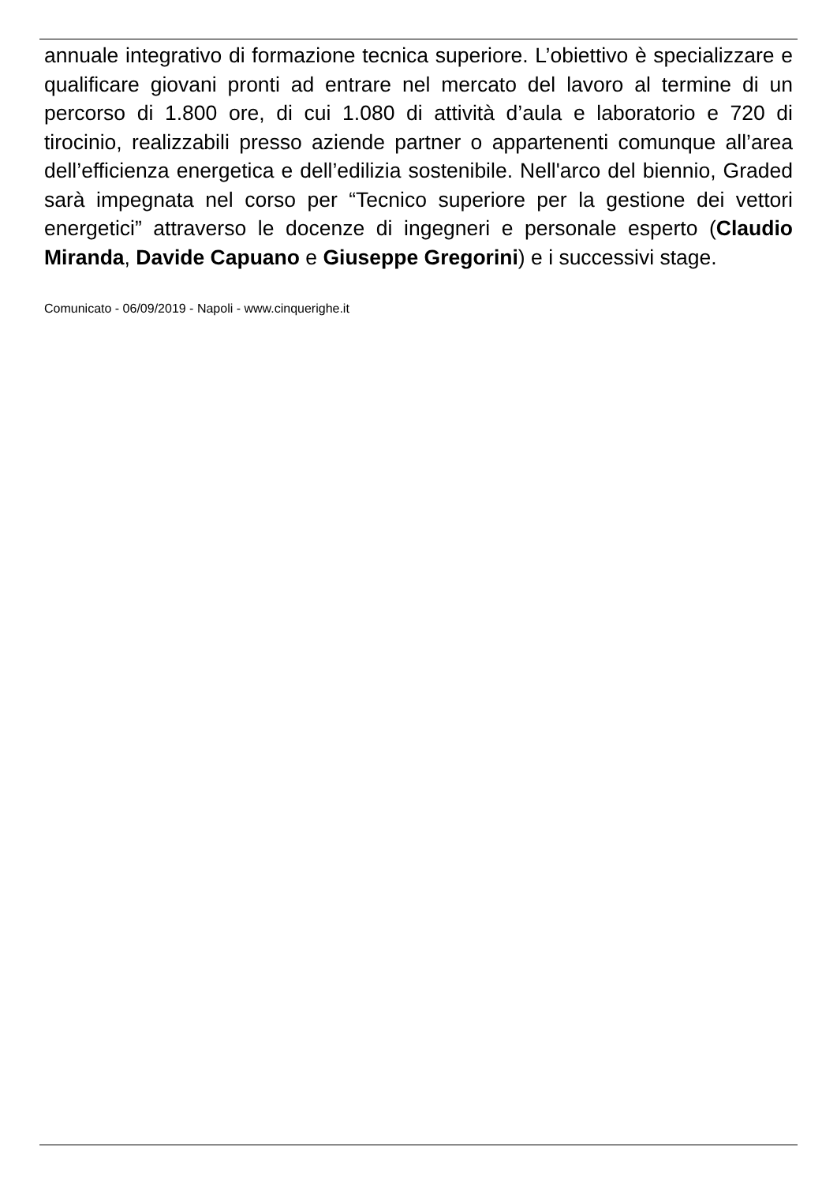annuale integrativo di formazione tecnica superiore. L’obiettivo è specializzare e qualificare giovani pronti ad entrare nel mercato del lavoro al termine di un percorso di 1.800 ore, di cui 1.080 di attività d’aula e laboratorio e 720 di tirocinio, realizzabili presso aziende partner o appartenenti comunque all’area dell’efficienza energetica e dell’edilizia sostenibile. Nell'arco del biennio, Graded sarà impegnata nel corso per “Tecnico superiore per la gestione dei vettori energetici” attraverso le docenze di ingegneri e personale esperto (Claudio Miranda, Davide Capuano e Giuseppe Gregorini) e i successivi stage.
Comunicato - 06/09/2019 - Napoli - www.cinquerighe.it